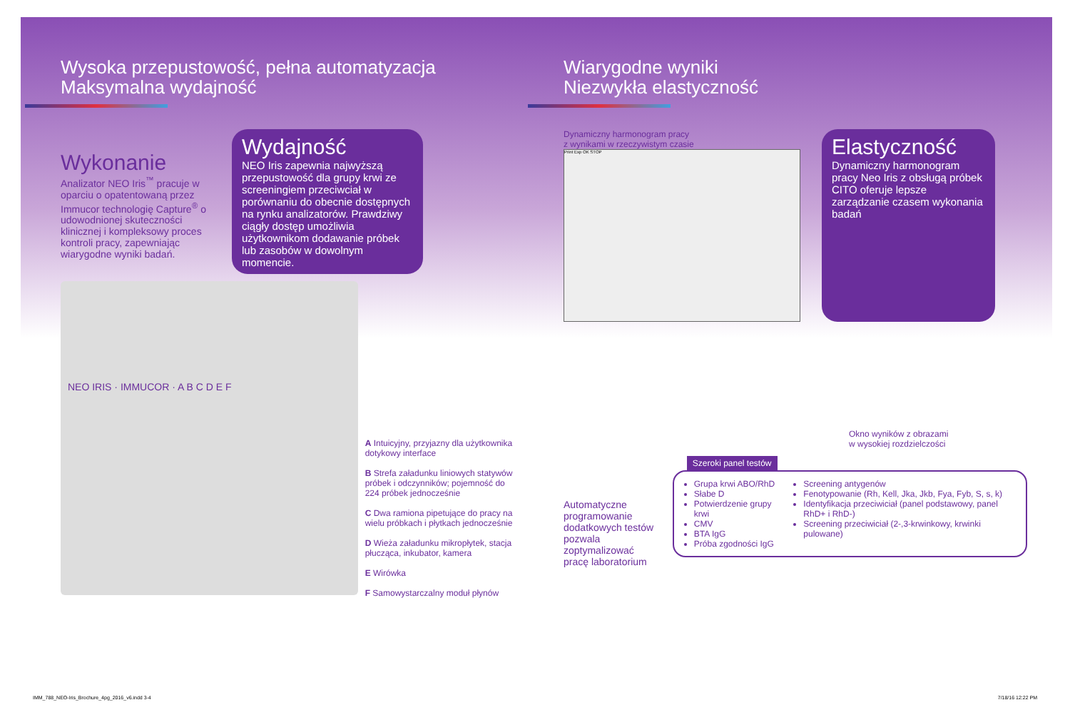Wysoka przepustowość, pełna automatyzacja
Maksymalna wydajność
Wykonanie
Analizator NEO Iris<sup>™</sup> pracuje w oparciu o opatentowaną przez Immucor technologię Capture<sup>®</sup> o udowodnionej skuteczności klinicznej i kompleksowy proces kontroli pracy, zapewniając wiarygodne wyniki badań.
Wydajność
NEO Iris zapewnia najwyższą przepustowość dla grupy krwi ze screeningiem przeciwciał w porównaniu do obecnie dostępnych na rynku analizatorów. Prawdziwy ciągły dostęp umożliwia użytkownikom dodawanie próbek lub zasobów w dowolnym momencie.
NEO IRIS · IMMUCOR · A B C D E F
A Intuicyjny, przyjazny dla użytkownika dotykowy interface
B Strefa załadunku liniowych statywów próbek i odczynników; pojemność do 224 próbek jednocześnie
C Dwa ramiona pipetujące do pracy na wielu próbkach i płytkach jednocześnie
D Wieża załadunku mikropłytek, stacja płucząca, inkubator, kamera
E Wirówka
F Samowystarczalny moduł płynów
Wiarygodne wyniki
Niezwykła elastyczność
Dynamiczny harmonogram pracy
z wynikami w rzeczywistym czasie
Print Exp OK STOP
Elastyczność
Dynamiczny harmonogram pracy Neo Iris z obsługą próbek CITO oferuje lepsze zarządzanie czasem wykonania badań
Okno wyników z obrazami
w wysokiej rozdzielczości
Automatyczne programowanie dodatkowych testów pozwala zoptymalizować pracę laboratorium
Szeroki panel testów
Grupa krwi ABO/RhD
Słabe D
Potwierdzenie grupy krwi
CMV
BTA IgG
Próba zgodności IgG
Screening antygenów
Fenotypowanie (Rh, Kell, Jka, Jkb, Fya, Fyb, S, s, k)
Identyfikacja przeciwiciał (panel podstawowy, panel RhD+ i RhD-)
Screening przeciwiciał (2-,3-krwinkowy, krwinki pulowane)
IMM_788_NEO-Iris_Brochure_4pg_2016_v6.indd 3-4 7/18/16 12:22 PM